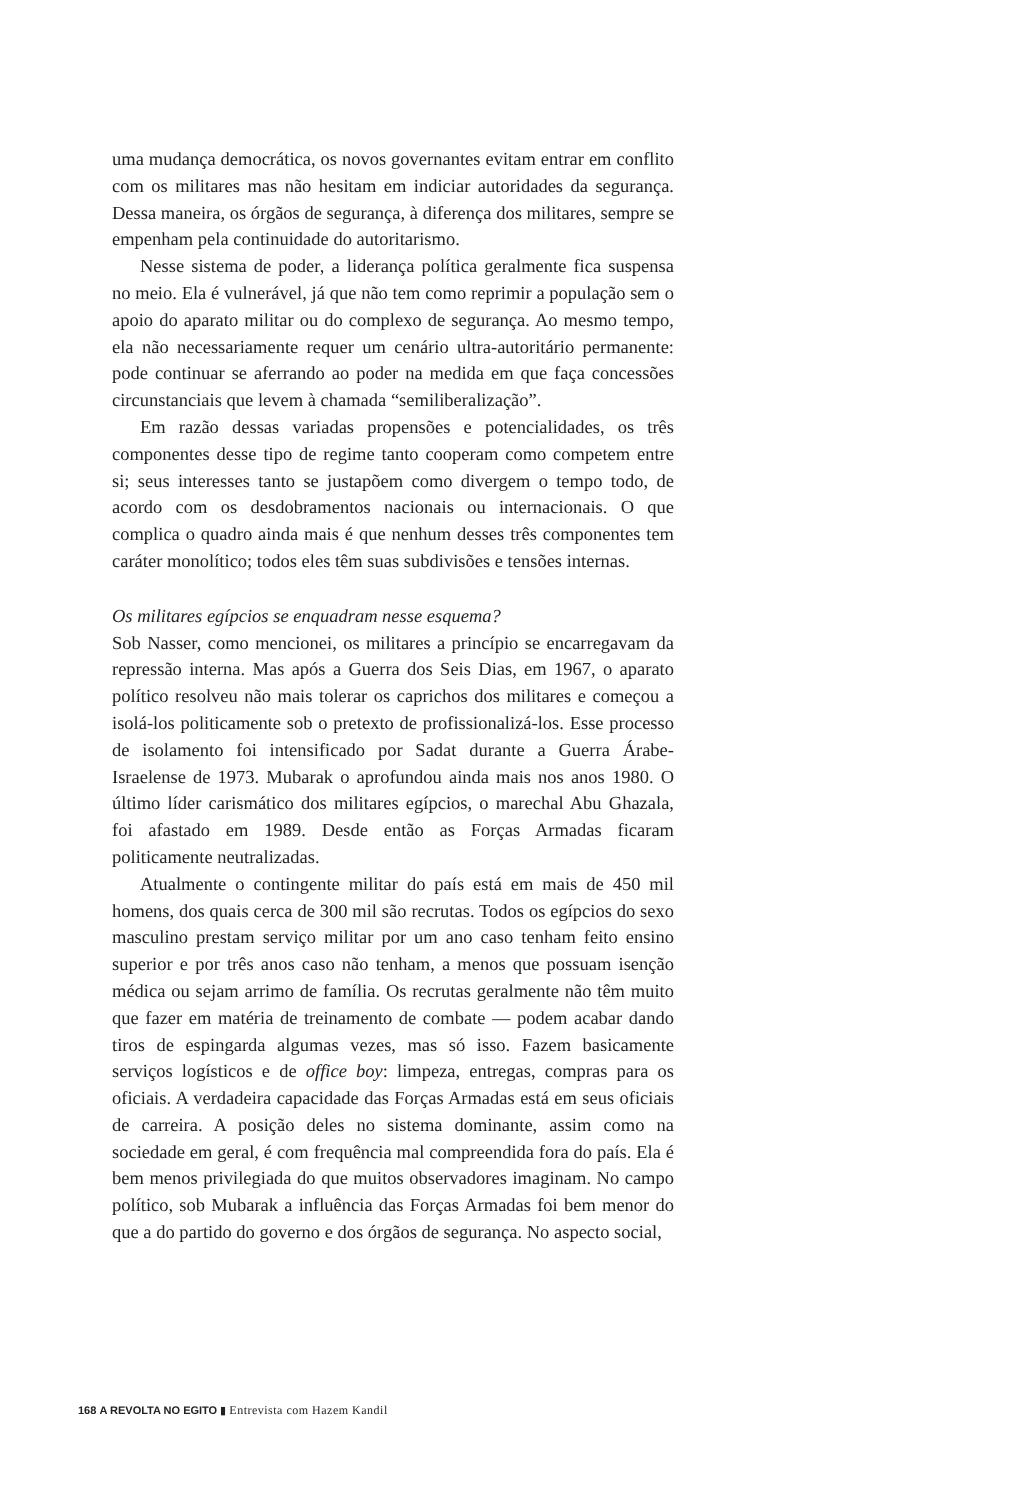uma mudança democrática, os novos governantes evitam entrar em conflito com os militares mas não hesitam em indiciar autoridades da segurança. Dessa maneira, os órgãos de segurança, à diferença dos militares, sempre se empenham pela continuidade do autoritarismo.
Nesse sistema de poder, a liderança política geralmente fica suspensa no meio. Ela é vulnerável, já que não tem como reprimir a população sem o apoio do aparato militar ou do complexo de segurança. Ao mesmo tempo, ela não necessariamente requer um cenário ultra-autoritário permanente: pode continuar se aferrando ao poder na medida em que faça concessões circunstanciais que levem à chamada “semiliberalização”.
Em razão dessas variadas propensões e potencialidades, os três componentes desse tipo de regime tanto cooperam como competem entre si; seus interesses tanto se justapõem como divergem o tempo todo, de acordo com os desdobramentos nacionais ou internacionais. O que complica o quadro ainda mais é que nenhum desses três componentes tem caráter monolítico; todos eles têm suas subdivisões e tensões internas.
Os militares egípcios se enquadram nesse esquema?
Sob Nasser, como mencionei, os militares a princípio se encarregavam da repressão interna. Mas após a Guerra dos Seis Dias, em 1967, o aparato político resolveu não mais tolerar os caprichos dos militares e começou a isolá-los politicamente sob o pretexto de profissionalizá-los. Esse processo de isolamento foi intensificado por Sadat durante a Guerra Árabe-Israelense de 1973. Mubarak o aprofundou ainda mais nos anos 1980. O último líder carismático dos militares egípcios, o marechal Abu Ghazala, foi afastado em 1989. Desde então as Forças Armadas ficaram politicamente neutralizadas.
Atualmente o contingente militar do país está em mais de 450 mil homens, dos quais cerca de 300 mil são recrutas. Todos os egípcios do sexo masculino prestam serviço militar por um ano caso tenham feito ensino superior e por três anos caso não tenham, a menos que possuam isenção médica ou sejam arrimo de família. Os recrutas geralmente não têm muito que fazer em matéria de treinamento de combate — podem acabar dando tiros de espingarda algumas vezes, mas só isso. Fazem basicamente serviços logísticos e de office boy: limpeza, entregas, compras para os oficiais. A verdadeira capacidade das Forças Armadas está em seus oficiais de carreira. A posição deles no sistema dominante, assim como na sociedade em geral, é com frequência mal compreendida fora do país. Ela é bem menos privilegiada do que muitos observadores imaginam. No campo político, sob Mubarak a influência das Forças Armadas foi bem menor do que a do partido do governo e dos órgãos de segurança. No aspecto social,
168 A REVOLTA NO EGITO ▮ Entrevista com Hazem Kandil